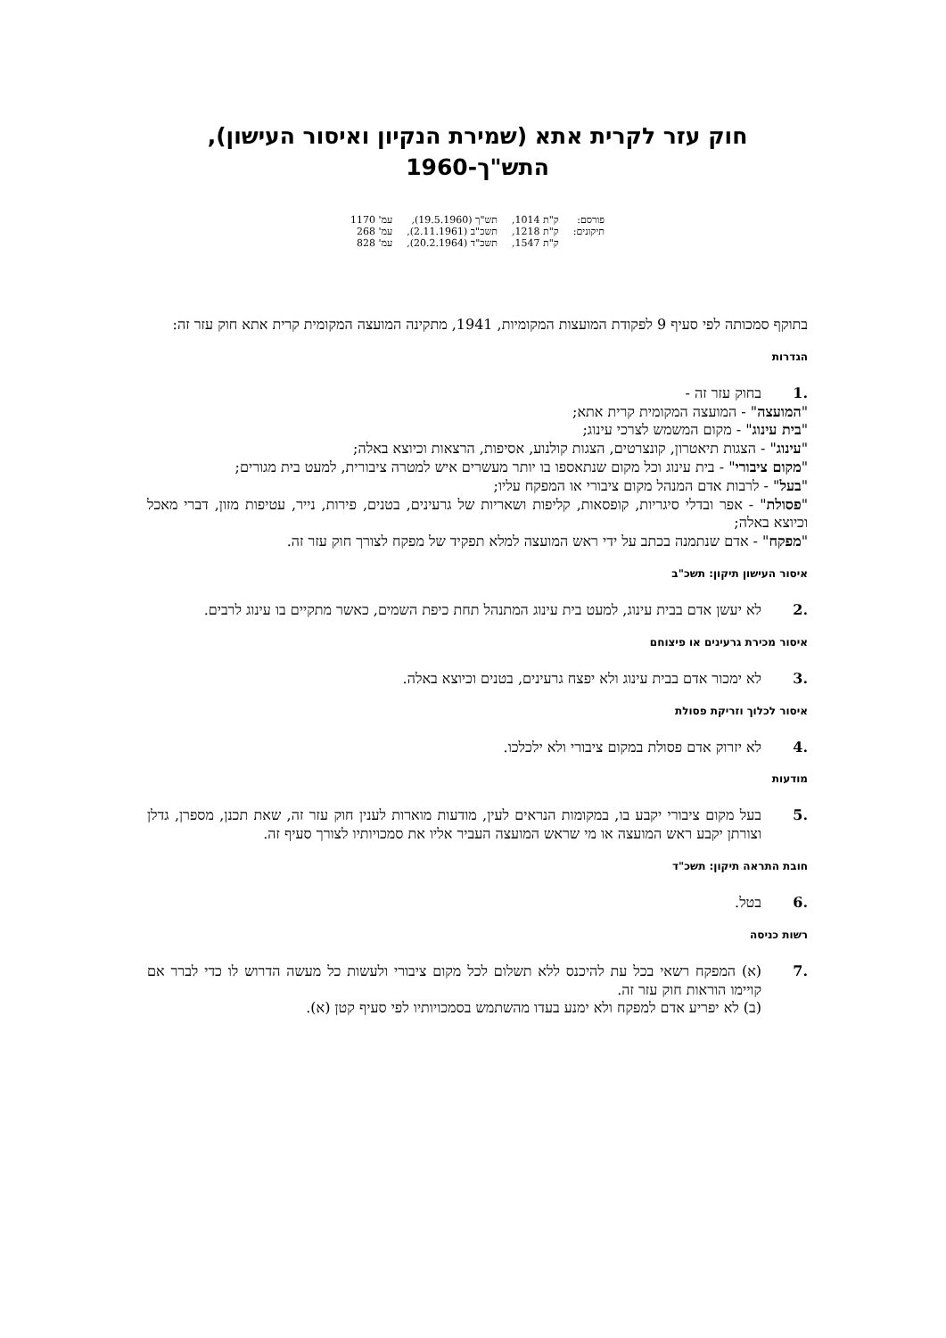חוק עזר לקרית אתא (שמירת הנקיון ואיסור העישון),
התש"ך-1960
| פורסם: | ק"ת 1014, | תש"ך (19.5.1960), | עמ' 1170 |
| תיקונים: | ק"ת 1218, | תשכ"ב (2.11.1961), | עמ' 268 |
| | ק"ת 1547, | תשכ"ד (20.2.1964), | עמ' 828 |
בתוקף סמכותה לפי סעיף 9 לפקודת המועצות המקומיות, 1941, מתקינה המועצה המקומית קרית אתא חוק עזר זה:
הגדרות
.1 בחוק עזר זה -
"המועצה" - המועצה המקומית קרית אתא;
"בית עינוג" - מקום המשמש לצרכי עינוג;
"עינוג" - הצגות תיאטרון, קונצרטים, הצגות קולנוע, אסיפות, הרצאות וכיוצא באלה;
"מקום ציבורי" - בית עינוג וכל מקום שנתאספו בו יותר מעשרים איש למטרה ציבורית, למעט בית מגורים;
"בעל" - לרבות אדם המנהל מקום ציבורי או המפקח עליו;
"פסולת" - אפר ובדלי סיגריות, קופסאות, קליפות ושאריות של גרעינים, בטנים, פירות, נייר, עטיפות מזון, דברי מאכל וכיוצא באלה;
"מפקח" - אדם שנתמנה בכתב על ידי ראש המועצה למלא תפקיד של מפקח לצורך חוק עזר זה.
איסור העישון תיקון: תשכ"ב
.2 לא יעשן אדם בבית עינוג, למעט בית עינוג המתנהל תחת כיפת השמים, כאשר מתקיים בו עינוג לרבים.
איסור מכירת גרעינים או פיצוחם
.3 לא ימכור אדם בבית עינוג ולא יפצח גרעינים, בטנים וכיוצא באלה.
איסור לכלוך וזריקת פסולת
.4 לא יזרוק אדם פסולת במקום ציבורי ולא ילכלכו.
מודעות
.5 בעל מקום ציבורי יקבע בו, במקומות הנראים לעין, מודעות מוארות לענין חוק עזר זה, שאת תכנן, מספרן, גדלן וצורתן יקבע ראש המועצה או מי שראש המועצה העביר אליו את סמכויותיו לצורך סעיף זה.
חובת התראה תיקון: תשכ"ד
.6 בטל.
רשות כניסה
.7 (א) המפקח רשאי בכל עת להיכנס ללא תשלום לכל מקום ציבורי ולעשות כל מעשה הדרוש לו כדי לברר אם קויימו הוראות חוק עזר זה.
(ב) לא יפריע אדם למפקח ולא ימנע בעדו מהשתמש בסמכויותיו לפי סעיף קטן (א).